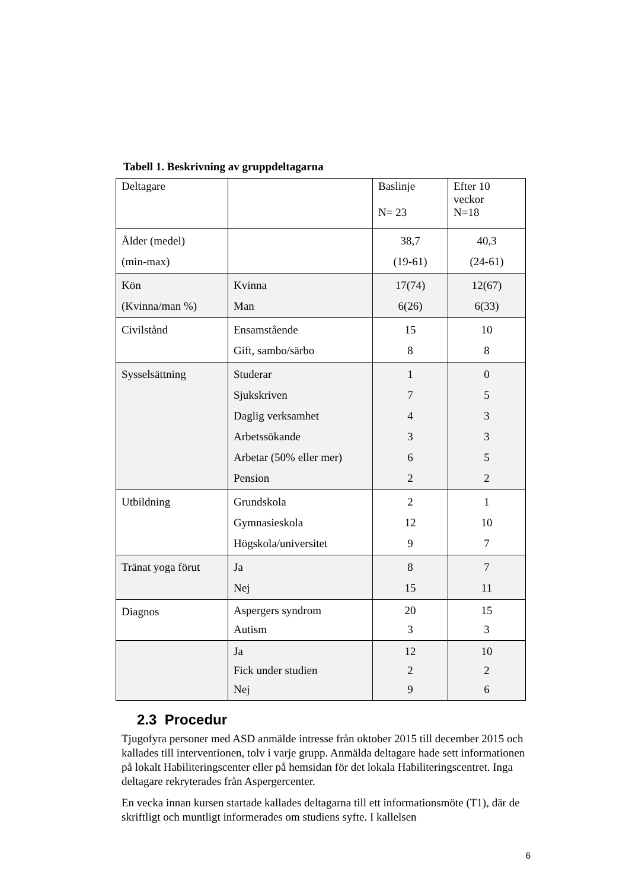Tabell 1. Beskrivning av gruppdeltagarna
| Deltagare | | Baslinje N= 23 | Efter 10 veckor N=18 |
| Ålder (medel) (min-max) | | 38,7 (19-61) | 40,3 (24-61) |
| Kön (Kvinna/man %) | Kvinna Man | 17(74) 6(26) | 12(67) 6(33) |
| Civilstånd | Ensamstående Gift, sambo/särbo | 15 8 | 10 8 |
| Sysselsättning | Studerar Sjukskriven Daglig verksamhet Arbetssökande Arbetar (50% eller mer) Pension | 1 7 4 3 6 2 | 0 5 3 3 5 2 |
| Utbildning | Grundskola Gymnasieskola Högskola/universitet | 2 12 9 | 1 10 7 |
| Tränat yoga förut | Ja Nej | 8 15 | 7 11 |
| Diagnos | Aspergers syndrom Autism | 20 3 | 15 3 |
| | Ja Fick under studien Nej | 12 2 9 | 10 2 6 |
2.3 Procedur
Tjugofyra personer med ASD anmälde intresse från oktober 2015 till december 2015 och kallades till interventionen, tolv i varje grupp. Anmälda deltagare hade sett informationen på lokalt Habiliteringscenter eller på hemsidan för det lokala Habiliteringscentret. Inga deltagare rekryterades från Aspergercenter.
En vecka innan kursen startade kallades deltagarna till ett informationsmöte (T1), där de skriftligt och muntligt informerades om studiens syfte. I kallelsen
6